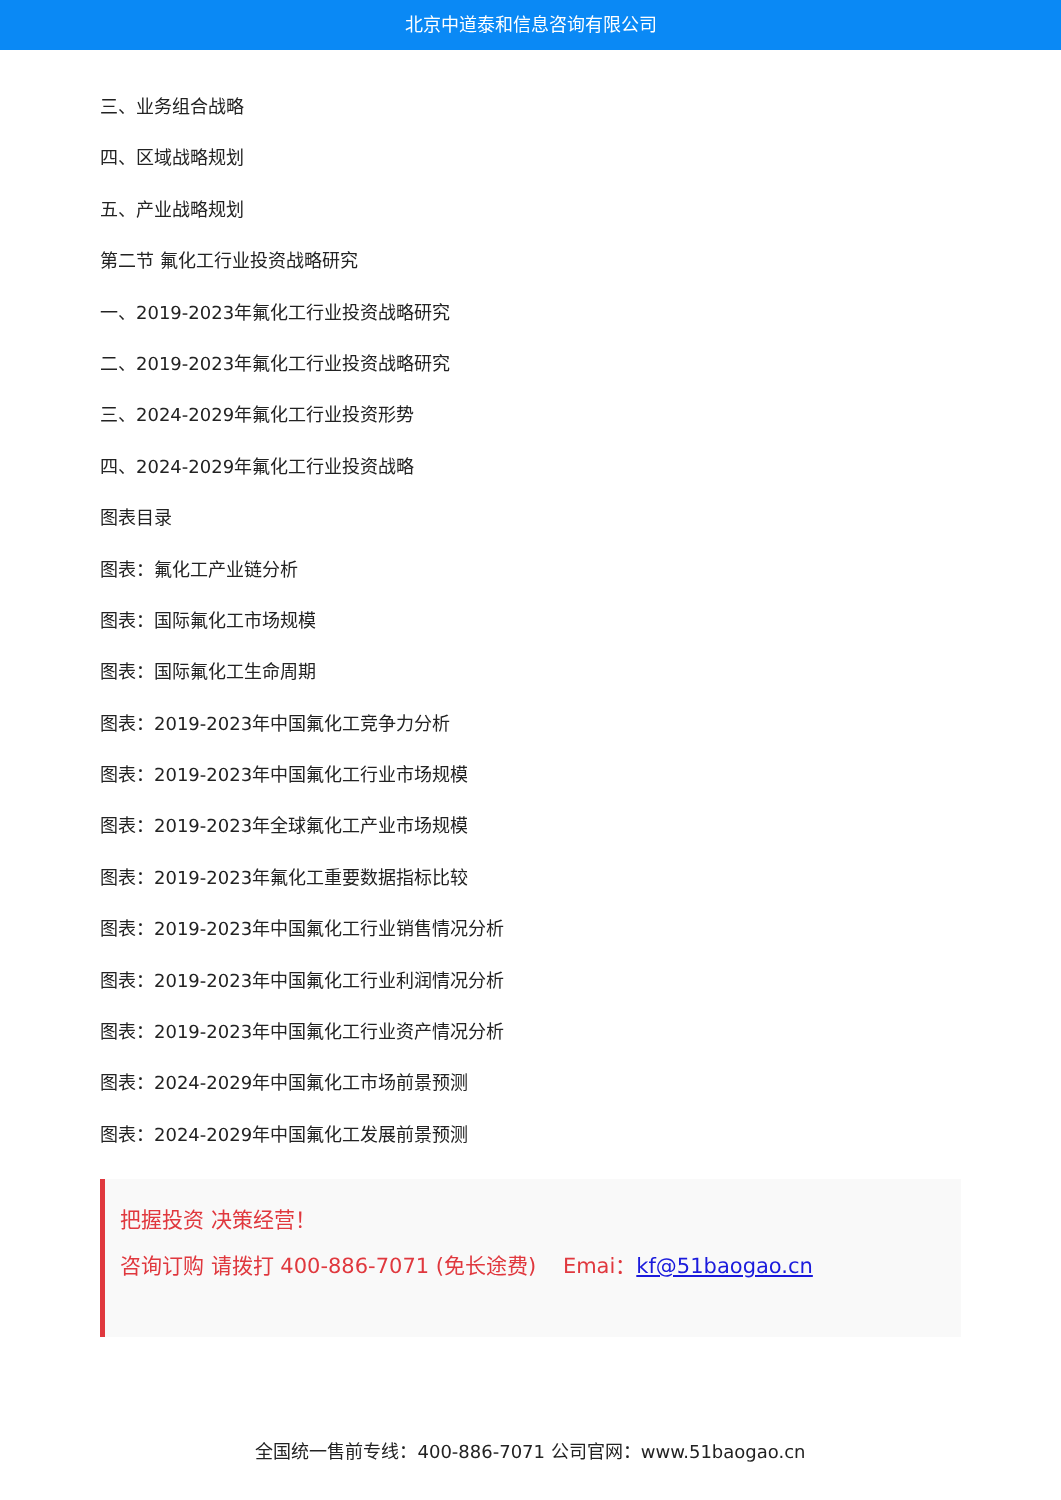北京中道泰和信息咨询有限公司
三、业务组合战略
四、区域战略规划
五、产业战略规划
第二节 氟化工行业投资战略研究
一、2019-2023年氟化工行业投资战略研究
二、2019-2023年氟化工行业投资战略研究
三、2024-2029年氟化工行业投资形势
四、2024-2029年氟化工行业投资战略
图表目录
图表：氟化工产业链分析
图表：国际氟化工市场规模
图表：国际氟化工生命周期
图表：2019-2023年中国氟化工竞争力分析
图表：2019-2023年中国氟化工行业市场规模
图表：2019-2023年全球氟化工产业市场规模
图表：2019-2023年氟化工重要数据指标比较
图表：2019-2023年中国氟化工行业销售情况分析
图表：2019-2023年中国氟化工行业利润情况分析
图表：2019-2023年中国氟化工行业资产情况分析
图表：2024-2029年中国氟化工市场前景预测
图表：2024-2029年中国氟化工发展前景预测
把握投资 决策经营！
咨询订购 请拨打 400-886-7071 (免长途费) Emai：kf@51baogao.cn
全国统一售前专线：400-886-7071 公司官网：www.51baogao.cn